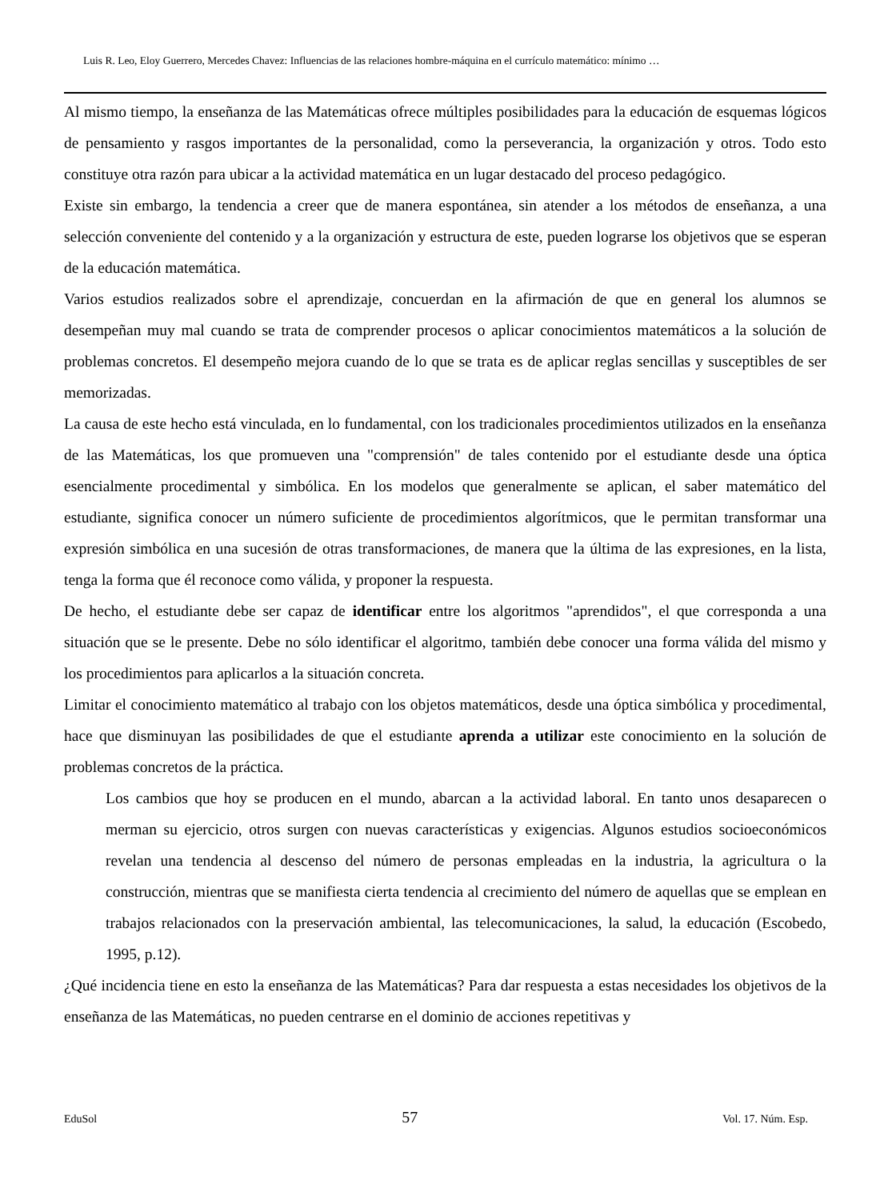Luis R. Leo, Eloy Guerrero, Mercedes Chavez: Influencias de las relaciones hombre-máquina en el currículo matemático: mínimo …
Al mismo tiempo, la enseñanza de las Matemáticas ofrece múltiples posibilidades para la educación de esquemas lógicos de pensamiento y rasgos importantes de la personalidad, como la perseverancia, la organización y otros. Todo esto constituye otra razón para ubicar a la actividad matemática en un lugar destacado del proceso pedagógico.
Existe sin embargo, la tendencia a creer que de manera espontánea, sin atender a los métodos de enseñanza, a una selección conveniente del contenido y a la organización y estructura de este, pueden lograrse los objetivos que se esperan de la educación matemática.
Varios estudios realizados sobre el aprendizaje, concuerdan en la afirmación de que en general los alumnos se desempeñan muy mal cuando se trata de comprender procesos o aplicar conocimientos matemáticos a la solución de problemas concretos. El desempeño mejora cuando de lo que se trata es de aplicar reglas sencillas y susceptibles de ser memorizadas.
La causa de este hecho está vinculada, en lo fundamental, con los tradicionales procedimientos utilizados en la enseñanza de las Matemáticas, los que promueven una "comprensión" de tales contenido por el estudiante desde una óptica esencialmente procedimental y simbólica. En los modelos que generalmente se aplican, el saber matemático del estudiante, significa conocer un número suficiente de procedimientos algorítmicos, que le permitan transformar una expresión simbólica en una sucesión de otras transformaciones, de manera que la última de las expresiones, en la lista, tenga la forma que él reconoce como válida, y proponer la respuesta.
De hecho, el estudiante debe ser capaz de identificar entre los algoritmos "aprendidos", el que corresponda a una situación que se le presente. Debe no sólo identificar el algoritmo, también debe conocer una forma válida del mismo y los procedimientos para aplicarlos a la situación concreta.
Limitar el conocimiento matemático al trabajo con los objetos matemáticos, desde una óptica simbólica y procedimental, hace que disminuyan las posibilidades de que el estudiante aprenda a utilizar este conocimiento en la solución de problemas concretos de la práctica.
Los cambios que hoy se producen en el mundo, abarcan a la actividad laboral. En tanto unos desaparecen o merman su ejercicio, otros surgen con nuevas características y exigencias. Algunos estudios socioeconómicos revelan una tendencia al descenso del número de personas empleadas en la industria, la agricultura o la construcción, mientras que se manifiesta cierta tendencia al crecimiento del número de aquellas que se emplean en trabajos relacionados con la preservación ambiental, las telecomunicaciones, la salud, la educación (Escobedo, 1995, p.12).
¿Qué incidencia tiene en esto la enseñanza de las Matemáticas? Para dar respuesta a estas necesidades los objetivos de la enseñanza de las Matemáticas, no pueden centrarse en el dominio de acciones repetitivas y
EduSol 57 Vol. 17. Núm. Esp.